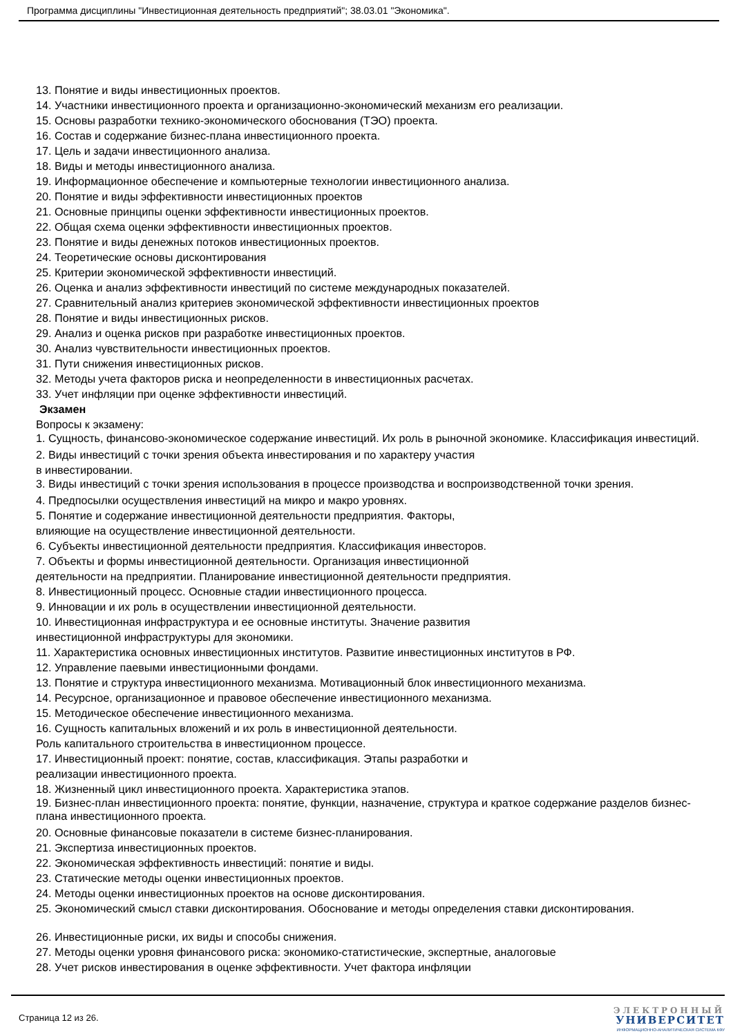Программа дисциплины "Инвестиционная деятельность предприятий"; 38.03.01 "Экономика".
13. Понятие и виды инвестиционных проектов.
14. Участники инвестиционного проекта и организационно-экономический механизм его реализации.
15. Основы разработки технико-экономического обоснования (ТЭО) проекта.
16. Состав и содержание бизнес-плана инвестиционного проекта.
17. Цель и задачи инвестиционного анализа.
18. Виды и методы инвестиционного анализа.
19. Информационное обеспечение и компьютерные технологии инвестиционного анализа.
20. Понятие и виды эффективности инвестиционных проектов
21. Основные принципы оценки эффективности инвестиционных проектов.
22. Общая схема оценки эффективности инвестиционных проектов.
23. Понятие и виды денежных потоков инвестиционных проектов.
24. Теоретические основы дисконтирования
25. Критерии экономической эффективности инвестиций.
26. Оценка и анализ эффективности инвестиций по системе международных показателей.
27. Сравнительный анализ критериев экономической эффективности инвестиционных проектов
28. Понятие и виды инвестиционных рисков.
29. Анализ и оценка рисков при разработке инвестиционных проектов.
30. Анализ чувствительности инвестиционных проектов.
31. Пути снижения инвестиционных рисков.
32. Методы учета факторов риска и неопределенности в инвестиционных расчетах.
33. Учет инфляции при оценке эффективности инвестиций.
Экзамен
Вопросы к экзамену:
1. Сущность, финансово-экономическое содержание инвестиций. Их роль в рыночной экономике. Классификация инвестиций.
2. Виды инвестиций с точки зрения объекта инвестирования и по характеру участия
в инвестировании.
3. Виды инвестиций с точки зрения использования в процессе производства и воспроизводственной точки зрения.
4. Предпосылки осуществления инвестиций на микро и макро уровнях.
5. Понятие и содержание инвестиционной деятельности предприятия. Факторы,
влияющие на осуществление инвестиционной деятельности.
6. Субъекты инвестиционной деятельности предприятия. Классификация инвесторов.
7. Объекты и формы инвестиционной деятельности. Организация инвестиционной
деятельности на предприятии. Планирование инвестиционной деятельности предприятия.
8. Инвестиционный процесс. Основные стадии инвестиционного процесса.
9. Инновации и их роль в осуществлении инвестиционной деятельности.
10. Инвестиционная инфраструктура и ее основные институты. Значение развития
инвестиционной инфраструктуры для экономики.
11. Характеристика основных инвестиционных институтов. Развитие инвестиционных институтов в РФ.
12. Управление паевыми инвестиционными фондами.
13. Понятие и структура инвестиционного механизма. Мотивационный блок инвестиционного механизма.
14. Ресурсное, организационное и правовое обеспечение инвестиционного механизма.
15. Методическое обеспечение инвестиционного механизма.
16. Сущность капитальных вложений и их роль в инвестиционной деятельности.
Роль капитального строительства в инвестиционном процессе.
17. Инвестиционный проект: понятие, состав, классификация. Этапы разработки и
реализации инвестиционного проекта.
18. Жизненный цикл инвестиционного проекта. Характеристика этапов.
19. Бизнес-план инвестиционного проекта: понятие, функции, назначение, структура и краткое содержание разделов бизнес-плана инвестиционного проекта.
20. Основные финансовые показатели в системе бизнес-планирования.
21. Экспертиза инвестиционных проектов.
22. Экономическая эффективность инвестиций: понятие и виды.
23. Статические методы оценки инвестиционных проектов.
24. Методы оценки инвестиционных проектов на основе дисконтирования.
25. Экономический смысл ставки дисконтирования. Обоснование и методы определения ставки дисконтирования.
26. Инвестиционные риски, их виды и способы снижения.
27. Методы оценки уровня финансового риска: экономико-статистические, экспертные, аналоговые
28. Учет рисков инвестирования в оценке эффективности. Учет фактора инфляции
Страница 12 из 26.
ЭЛЕКТРОННЫЙ
УНИВЕРСИТЕТ
ИНФОРМАЦИОННО-АНАЛИТИЧЕСКАЯ СИСТЕМА КФУ